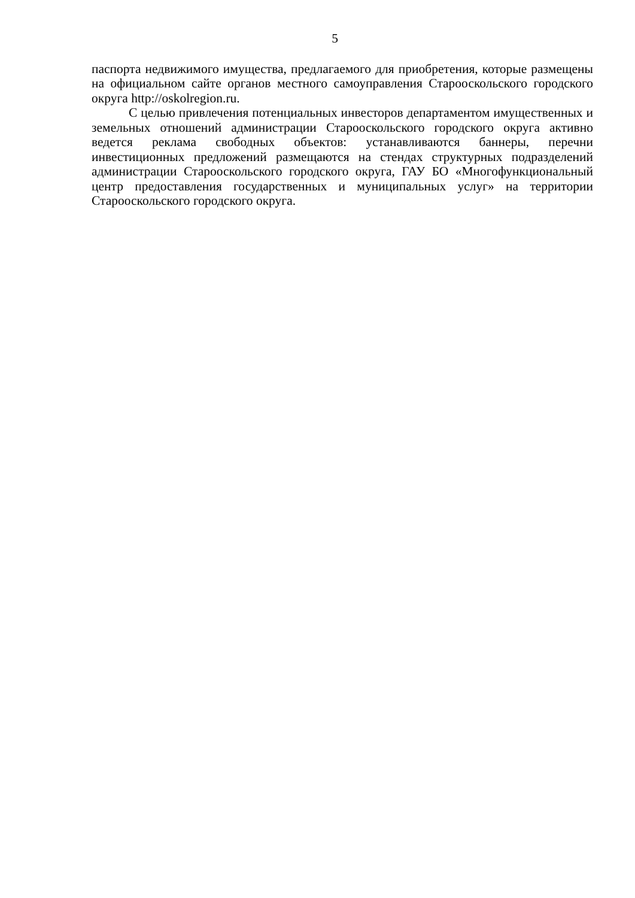5
паспорта недвижимого имущества, предлагаемого для приобретения, которые размещены на официальном сайте органов местного самоуправления Старооскольского городского округа http://oskolregion.ru.
С целью привлечения потенциальных инвесторов департаментом имущественных и земельных отношений администрации Старооскольского городского округа активно ведется реклама свободных объектов: устанавливаются баннеры, перечни инвестиционных предложений размещаются на стендах структурных подразделений администрации Старооскольского городского округа, ГАУ БО «Многофункциональный центр предоставления государственных и муниципальных услуг» на территории Старооскольского городского округа.